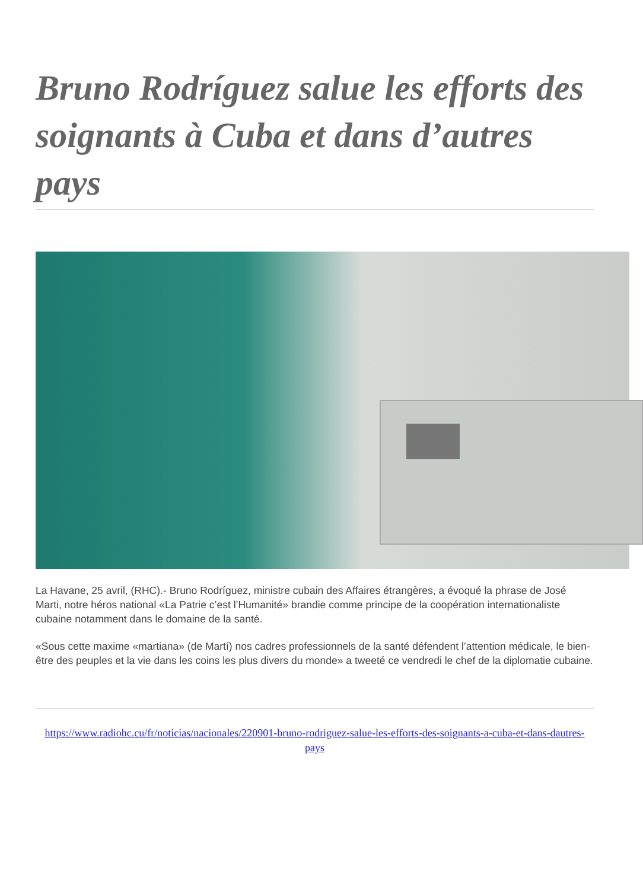Bruno Rodríguez salue les efforts des soignants à Cuba et dans d’autres pays
La Havane, 25 avril, (RHC).- Bruno Rodríguez, ministre cubain des Affaires étrangères, a évoqué la phrase de José Marti, notre héros national «La Patrie c’est l’Humanité» brandie comme principe de la coopération internationaliste cubaine notamment dans le domaine de la santé.
«Sous cette maxime «martiana» (de Martí) nos cadres professionnels de la santé défendent l’attention médicale, le bien-être des peuples et la vie dans les coins les plus divers du monde» a tweeté ce vendredi le chef de la diplomatie cubaine.
https://www.radiohc.cu/fr/noticias/nacionales/220901-bruno-rodriguez-salue-les-efforts-des-soignants-a-cuba-et-dans-dautres-pays